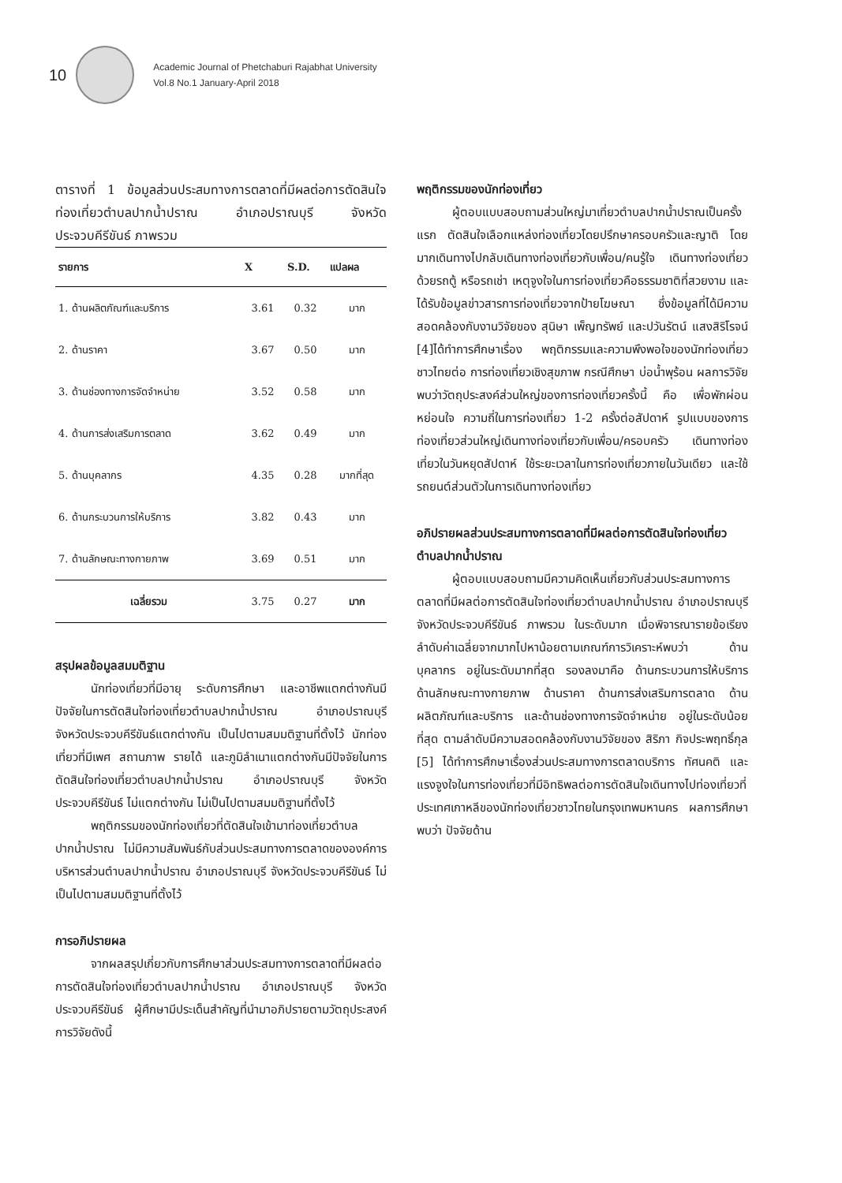10
Academic Journal of Phetchaburi Rajabhat University
Vol.8 No.1 January-April 2018
ตารางที่ 1 ข้อมูลส่วนประสมทางการตลาดที่มีผลต่อการตัดสินใจท่องเที่ยวตำบลปากน้ำปราณ อำเภอปราณบุรี จังหวัดประจวบคีรีขันธ์ ภาพรวม
| รายการ | X | S.D. | แปลผล |
| --- | --- | --- | --- |
| 1. ด้านผลิตภัณฑ์และบริการ | 3.61 | 0.32 | มาก |
| 2. ด้านราคา | 3.67 | 0.50 | มาก |
| 3. ด้านช่องทางการจัดจำหน่าย | 3.52 | 0.58 | มาก |
| 4. ด้านการส่งเสริมการตลาด | 3.62 | 0.49 | มาก |
| 5. ด้านบุคลากร | 4.35 | 0.28 | มากที่สุด |
| 6. ด้านกระบวนการให้บริการ | 3.82 | 0.43 | มาก |
| 7. ด้านลักษณะทางกายภาพ | 3.69 | 0.51 | มาก |
| เฉลี่ยรวม | 3.75 | 0.27 | มาก |
สรุปผลข้อมูลสมมติฐาน
นักท่องเที่ยวที่มีอายุ ระดับการศึกษา และอาชีพแตกต่างกันมีปัจจัยในการตัดสินใจท่องเที่ยวตำบลปากน้ำปราณ อำเภอปราณบุรี จังหวัดประจวบคีรีขันธ์แตกต่างกัน เป็นไปตามสมมติฐานที่ตั้งไว้ นักท่องเที่ยวที่มีเพศ สถานภาพ รายได้ และภูมิลำเนาแตกต่างกันมีปัจจัยในการตัดสินใจท่องเที่ยวตำบลปากน้ำปราณ อำเภอปราณบุรี จังหวัดประจวบคีรีขันธ์ ไม่แตกต่างกัน ไม่เป็นไปตามสมมติฐานที่ตั้งไว้
พฤติกรรมของนักท่องเที่ยวที่ตัดสินใจเข้ามาท่องเที่ยวตำบลปากน้ำปราณ ไม่มีความสัมพันธ์กับส่วนประสมทางการตลาดขององค์การบริหารส่วนตำบลปากน้ำปราณ อำเภอปราณบุรี จังหวัดประจวบคีรีขันธ์ ไม่เป็นไปตามสมมติฐานที่ตั้งไว้
การอภิปรายผล
จากผลสรุปเกี่ยวกับการศึกษาส่วนประสมทางการตลาดที่มีผลต่อการตัดสินใจท่องเที่ยวตำบลปากน้ำปราณ อำเภอปราณบุรี จังหวัดประจวบคีรีขันธ์ ผู้ศึกษามีประเด็นสำคัญที่นำมาอภิปรายตามวัตถุประสงค์การวิจัยดังนี้
พฤติกรรมของนักท่องเที่ยว
ผู้ตอบแบบสอบถามส่วนใหญ่มาเที่ยวตำบลปากน้ำปราณเป็นครั้งแรก ตัดสินใจเลือกแหล่งท่องเที่ยวโดยปรึกษาครอบครัวและญาติ โดยมากเดินทางไปกลับเดินทางท่องเที่ยวกับเพื่อน/คนรู้ใจ เดินทางท่องเที่ยวด้วยรถตู้ หรือรถเช่า เหตุจูงใจในการท่องเที่ยวคือธรรมชาติที่สวยงาม และได้รับข้อมูลข่าวสารการท่องเที่ยวจากป้ายโฆษณา ซึ่งข้อมูลที่ได้มีความสอดคล้องกับงานวิจัยของ สุนิษา เพ็ญทรัพย์ และปวันรัตน์ แสงสิริโรจน์ [4]ได้ทำการศึกษาเรื่อง พฤติกรรมและความพึงพอใจของนักท่องเที่ยวชาวไทยต่อ การท่องเที่ยวเชิงสุขภาพ กรณีศึกษา บ่อน้ำพุร้อน ผลการวิจัยพบว่าวัตถุประสงค์ส่วนใหญ่ของการท่องเที่ยวครั้งนี้ คือ เพื่อพักผ่อนหย่อนใจ ความถี่ในการท่องเที่ยว 1-2 ครั้งต่อสัปดาห์ รูปแบบของการท่องเที่ยวส่วนใหญ่เดินทางท่องเที่ยวกับเพื่อน/ครอบครัว เดินทางท่องเที่ยวในวันหยุดสัปดาห์ ใช้ระยะเวลาในการท่องเที่ยวภายในวันเดียว และใช้รถยนต์ส่วนตัวในการเดินทางท่องเที่ยว
อภิปรายผลส่วนประสมทางการตลาดที่มีผลต่อการตัดสินใจท่องเที่ยวตำบลปากน้ำปราณ
ผู้ตอบแบบสอบถามมีความคิดเห็นเกี่ยวกับส่วนประสมทางการตลาดที่มีผลต่อการตัดสินใจท่องเที่ยวตำบลปากน้ำปราณ อำเภอปราณบุรี จังหวัดประจวบคีรีขันธ์ ภาพรวม ในระดับมาก เมื่อพิจารณารายข้อเรียงลำดับค่าเฉลี่ยจากมากไปหาน้อยตามเกณฑ์การวิเคราะห์พบว่า ด้านบุคลากร อยู่ในระดับมากที่สุด รองลงมาคือ ด้านกระบวนการให้บริการ ด้านลักษณะทางกายภาพ ด้านราคา ด้านการส่งเสริมการตลาด ด้านผลิตภัณฑ์และบริการ และด้านช่องทางการจัดจำหน่าย อยู่ในระดับน้อยที่สุด ตามลำดับมีความสอดคล้องกับงานวิจัยของ สิริภา กิจประพฤทธิ์กุล [5] ได้ทำการศึกษาเรื่องส่วนประสมทางการตลาดบริการ ทัศนคติ และแรงจูงใจในการท่องเที่ยวที่มีอิทธิพลต่อการตัดสินใจเดินทางไปท่องเที่ยวที่ประเทศเกาหลีของนักท่องเที่ยวชาวไทยในกรุงเทพมหานคร ผลการศึกษาพบว่า ปัจจัยด้าน